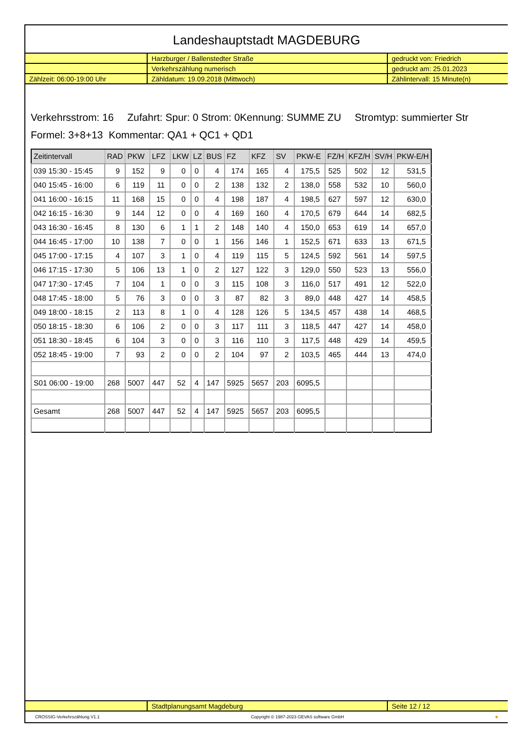Landeshauptstadt MAGDEBURG
| | Harzburger / Ballenstedter Straße | gedruckt von: Friedrich |
| | Verkehrszählung numerisch | gedruckt am: 25.01.2023 |
| Zählzeit: 06:00-19:00 Uhr | Zähldatum: 19.09.2018 (Mittwoch) | Zählintervall: 15 Minute(n) |
Verkehrsstrom: 16 Zufahrt: Spur: 0 Strom: 0Kennung: SUMME ZU Stromtyp: summierter Str
Formel: 3+8+13 Kommentar: QA1 + QC1 + QD1
| Zeitintervall | RAD | PKW | LFZ | LKW | LZ | BUS | FZ | KFZ | SV | PKW-E | FZ/H | KFZ/H | SV/H | PKW-E/H |
| --- | --- | --- | --- | --- | --- | --- | --- | --- | --- | --- | --- | --- | --- | --- |
| 039 15:30 - 15:45 | 9 | 152 | 9 | 0 | 0 | 4 | 174 | 165 | 4 | 175,5 | 525 | 502 | 12 | 531,5 |
| 040 15:45 - 16:00 | 6 | 119 | 11 | 0 | 0 | 2 | 138 | 132 | 2 | 138,0 | 558 | 532 | 10 | 560,0 |
| 041 16:00 - 16:15 | 11 | 168 | 15 | 0 | 0 | 4 | 198 | 187 | 4 | 198,5 | 627 | 597 | 12 | 630,0 |
| 042 16:15 - 16:30 | 9 | 144 | 12 | 0 | 0 | 4 | 169 | 160 | 4 | 170,5 | 679 | 644 | 14 | 682,5 |
| 043 16:30 - 16:45 | 8 | 130 | 6 | 1 | 1 | 2 | 148 | 140 | 4 | 150,0 | 653 | 619 | 14 | 657,0 |
| 044 16:45 - 17:00 | 10 | 138 | 7 | 0 | 0 | 1 | 156 | 146 | 1 | 152,5 | 671 | 633 | 13 | 671,5 |
| 045 17:00 - 17:15 | 4 | 107 | 3 | 1 | 0 | 4 | 119 | 115 | 5 | 124,5 | 592 | 561 | 14 | 597,5 |
| 046 17:15 - 17:30 | 5 | 106 | 13 | 1 | 0 | 2 | 127 | 122 | 3 | 129,0 | 550 | 523 | 13 | 556,0 |
| 047 17:30 - 17:45 | 7 | 104 | 1 | 0 | 0 | 3 | 115 | 108 | 3 | 116,0 | 517 | 491 | 12 | 522,0 |
| 048 17:45 - 18:00 | 5 | 76 | 3 | 0 | 0 | 3 | 87 | 82 | 3 | 89,0 | 448 | 427 | 14 | 458,5 |
| 049 18:00 - 18:15 | 2 | 113 | 8 | 1 | 0 | 4 | 128 | 126 | 5 | 134,5 | 457 | 438 | 14 | 468,5 |
| 050 18:15 - 18:30 | 6 | 106 | 2 | 0 | 0 | 3 | 117 | 111 | 3 | 118,5 | 447 | 427 | 14 | 458,0 |
| 051 18:30 - 18:45 | 6 | 104 | 3 | 0 | 0 | 3 | 116 | 110 | 3 | 117,5 | 448 | 429 | 14 | 459,5 |
| 052 18:45 - 19:00 | 7 | 93 | 2 | 0 | 0 | 2 | 104 | 97 | 2 | 103,5 | 465 | 444 | 13 | 474,0 |
| S01 06:00 - 19:00 | 268 | 5007 | 447 | 52 | 4 | 147 | 5925 | 5657 | 203 | 6095,5 | | | | |
| Gesamt | 268 | 5007 | 447 | 52 | 4 | 147 | 5925 | 5657 | 203 | 6095,5 | | | | |
| | Stadtplanungsamt Magdeburg | Seite 12 / 12 |
CROSSIG-Verkehrszählung V1.1 Copyright © 1987-2023 GEVAS software GmbH ■